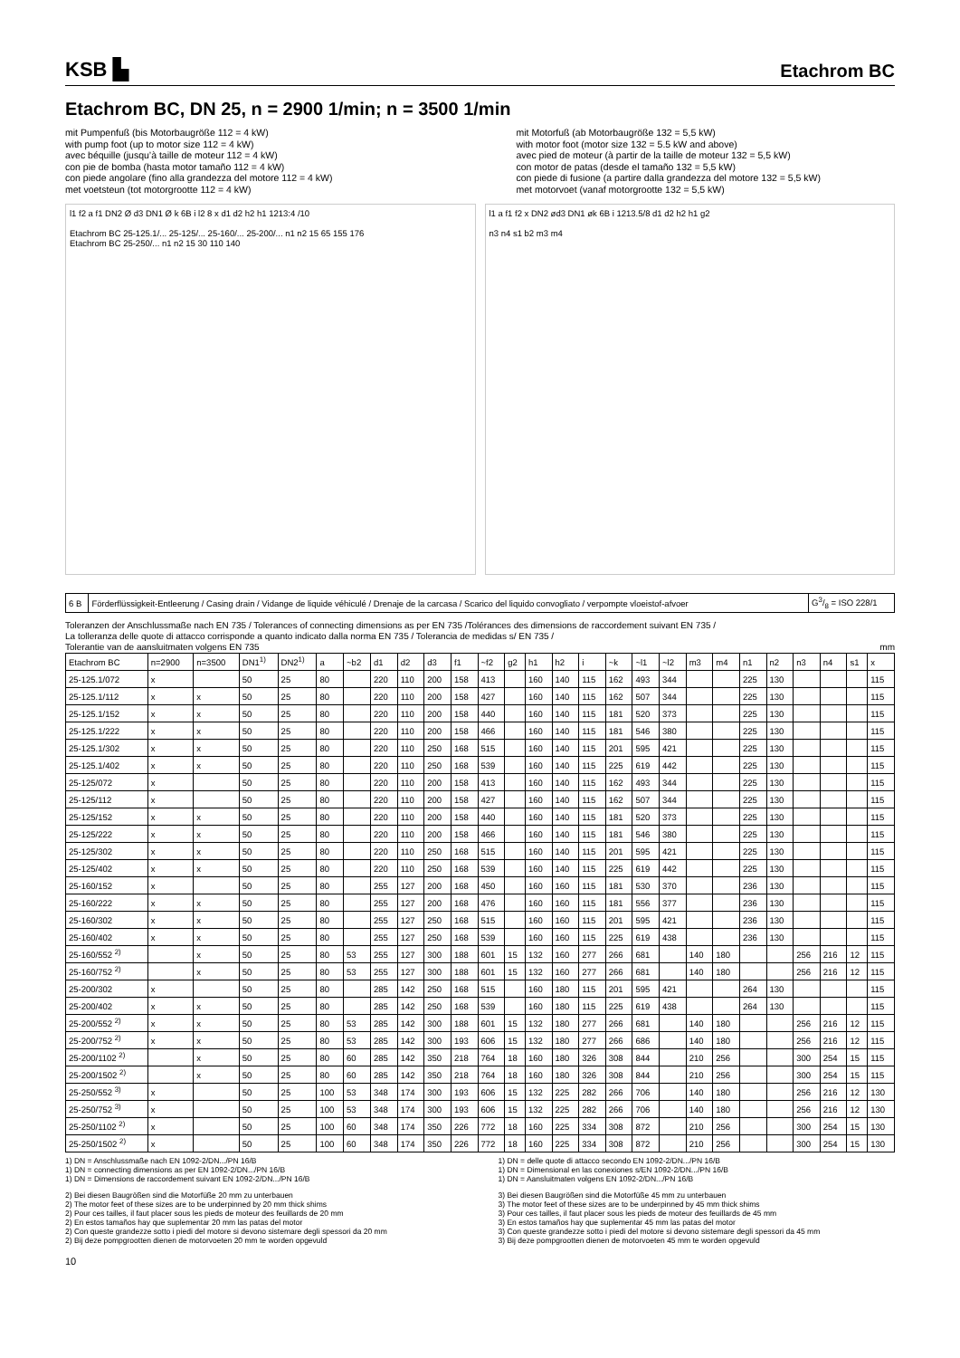KSB ▙
Etachrom BC
Etachrom BC, DN 25, n = 2900 1/min; n = 3500 1/min
mit Pumpenfuß (bis Motorbaugröße 112 = 4 kW)
with pump foot (up to motor size 112 = 4 kW)
avec béquille (jusqu’à taille de moteur 112 = 4 kW)
con pie de bomba (hasta motor tamaño 112 = 4 kW)
con piede angolare (fino alla grandezza del motore 112 = 4 kW)
met voetsteun (tot motorgrootte 112 = 4 kW)
mit Motorfuß (ab Motorbaugröße 132 = 5,5 kW)
with motor foot (motor size 132 = 5.5 kW and above)
avec pied de moteur (à partir de la taille de moteur 132 = 5,5 kW)
con motor de patas (desde el tamaño 132 = 5,5 kW)
con piede di fusione (a partire dalla grandezza del motore 132 = 5,5 kW)
met motorvoet (vanaf motorgrootte 132 = 5,5 kW)
l1 f2 a f1 DN2 Ø d3 DN1 Ø k 6B i l2 8 x d1 d2 h2 h1 1213:4 /10
Etachrom BC 25-125.1/... 25-125/... 25-160/... 25-200/... n1 n2 15 65 155 176
Etachrom BC 25-250/... n1 n2 15 30 110 140
l1 a f1 f2 x DN2 ød3 DN1 øk 6B i 1213.5/8 d1 d2 h2 h1 g2
n3 n4 s1 b2 m3 m4
| 6 B | Förderflüssigkeit-Entleerung / Casing drain / Vidange de liquide véhiculé / Drenaje de la carcasa / Scarico del liquido convogliato / verpompte vloeistof-afvoer | G3/8 = ISO 228/1 |
Toleranzen der Anschlussmaße nach EN 735 / Tolerances of connecting dimensions as per EN 735 /Tolérances des dimensions de raccordement suivant EN 735 /
La tolleranza delle quote di attacco corrisponde a quanto indicato dalla norma EN 735 / Tolerancia de medidas s/ EN 735 /
Tolerantie van de aansluitmaten volgens EN 735 mm
| Etachrom BC | n=2900 | n=3500 | DN1<sup>1)</sup> | DN2<sup>1)</sup> | a | ~b2 | d1 | d2 | d3 | f1 | ~f2 | g2 | h1 | h2 | i | ~k | ~l1 | ~l2 | m3 | m4 | n1 | n2 | n3 | n4 | s1 | x |
| --- | --- | --- | --- | --- | --- | --- | --- | --- | --- | --- | --- | --- | --- | --- | --- | --- | --- | --- | --- | --- | --- | --- | --- | --- | --- | --- |
| 25-125.1/072 | x | | 50 | 25 | 80 | | 220 | 110 | 200 | 158 | 413 | | 160 | 140 | 115 | 162 | 493 | 344 | | | 225 | 130 | | | | 115 |
| 25-125.1/112 | x | x | 50 | 25 | 80 | | 220 | 110 | 200 | 158 | 427 | | 160 | 140 | 115 | 162 | 507 | 344 | | | 225 | 130 | | | | 115 |
| 25-125.1/152 | x | x | 50 | 25 | 80 | | 220 | 110 | 200 | 158 | 440 | | 160 | 140 | 115 | 181 | 520 | 373 | | | 225 | 130 | | | | 115 |
| 25-125.1/222 | x | x | 50 | 25 | 80 | | 220 | 110 | 200 | 158 | 466 | | 160 | 140 | 115 | 181 | 546 | 380 | | | 225 | 130 | | | | 115 |
| 25-125.1/302 | x | x | 50 | 25 | 80 | | 220 | 110 | 250 | 168 | 515 | | 160 | 140 | 115 | 201 | 595 | 421 | | | 225 | 130 | | | | 115 |
| 25-125.1/402 | x | x | 50 | 25 | 80 | | 220 | 110 | 250 | 168 | 539 | | 160 | 140 | 115 | 225 | 619 | 442 | | | 225 | 130 | | | | 115 |
| 25-125/072 | x | | 50 | 25 | 80 | | 220 | 110 | 200 | 158 | 413 | | 160 | 140 | 115 | 162 | 493 | 344 | | | 225 | 130 | | | | 115 |
| 25-125/112 | x | | 50 | 25 | 80 | | 220 | 110 | 200 | 158 | 427 | | 160 | 140 | 115 | 162 | 507 | 344 | | | 225 | 130 | | | | 115 |
| 25-125/152 | x | x | 50 | 25 | 80 | | 220 | 110 | 200 | 158 | 440 | | 160 | 140 | 115 | 181 | 520 | 373 | | | 225 | 130 | | | | 115 |
| 25-125/222 | x | x | 50 | 25 | 80 | | 220 | 110 | 200 | 158 | 466 | | 160 | 140 | 115 | 181 | 546 | 380 | | | 225 | 130 | | | | 115 |
| 25-125/302 | x | x | 50 | 25 | 80 | | 220 | 110 | 250 | 168 | 515 | | 160 | 140 | 115 | 201 | 595 | 421 | | | 225 | 130 | | | | 115 |
| 25-125/402 | x | x | 50 | 25 | 80 | | 220 | 110 | 250 | 168 | 539 | | 160 | 140 | 115 | 225 | 619 | 442 | | | 225 | 130 | | | | 115 |
| 25-160/152 | x | | 50 | 25 | 80 | | 255 | 127 | 200 | 168 | 450 | | 160 | 160 | 115 | 181 | 530 | 370 | | | 236 | 130 | | | | 115 |
| 25-160/222 | x | x | 50 | 25 | 80 | | 255 | 127 | 200 | 168 | 476 | | 160 | 160 | 115 | 181 | 556 | 377 | | | 236 | 130 | | | | 115 |
| 25-160/302 | x | x | 50 | 25 | 80 | | 255 | 127 | 250 | 168 | 515 | | 160 | 160 | 115 | 201 | 595 | 421 | | | 236 | 130 | | | | 115 |
| 25-160/402 | x | x | 50 | 25 | 80 | | 255 | 127 | 250 | 168 | 539 | | 160 | 160 | 115 | 225 | 619 | 438 | | | 236 | 130 | | | | 115 |
| 25-160/552 <sup>2)</sup> | | x | 50 | 25 | 80 | 53 | 255 | 127 | 300 | 188 | 601 | 15 | 132 | 160 | 277 | 266 | 681 | | 140 | 180 | | | 256 | 216 | 12 | 115 |
| 25-160/752 <sup>2)</sup> | | x | 50 | 25 | 80 | 53 | 255 | 127 | 300 | 188 | 601 | 15 | 132 | 160 | 277 | 266 | 681 | | 140 | 180 | | | 256 | 216 | 12 | 115 |
| 25-200/302 | x | | 50 | 25 | 80 | | 285 | 142 | 250 | 168 | 515 | | 160 | 180 | 115 | 201 | 595 | 421 | | | 264 | 130 | | | | 115 |
| 25-200/402 | x | x | 50 | 25 | 80 | | 285 | 142 | 250 | 168 | 539 | | 160 | 180 | 115 | 225 | 619 | 438 | | | 264 | 130 | | | | 115 |
| 25-200/552 <sup>2)</sup> | x | x | 50 | 25 | 80 | 53 | 285 | 142 | 300 | 188 | 601 | 15 | 132 | 180 | 277 | 266 | 681 | | 140 | 180 | | | 256 | 216 | 12 | 115 |
| 25-200/752 <sup>2)</sup> | x | x | 50 | 25 | 80 | 53 | 285 | 142 | 300 | 193 | 606 | 15 | 132 | 180 | 277 | 266 | 686 | | 140 | 180 | | | 256 | 216 | 12 | 115 |
| 25-200/1102 <sup>2)</sup> | | x | 50 | 25 | 80 | 60 | 285 | 142 | 350 | 218 | 764 | 18 | 160 | 180 | 326 | 308 | 844 | | 210 | 256 | | | 300 | 254 | 15 | 115 |
| 25-200/1502 <sup>2)</sup> | | x | 50 | 25 | 80 | 60 | 285 | 142 | 350 | 218 | 764 | 18 | 160 | 180 | 326 | 308 | 844 | | 210 | 256 | | | 300 | 254 | 15 | 115 |
| 25-250/552 <sup>3)</sup> | x | | 50 | 25 | 100 | 53 | 348 | 174 | 300 | 193 | 606 | 15 | 132 | 225 | 282 | 266 | 706 | | 140 | 180 | | | 256 | 216 | 12 | 130 |
| 25-250/752 <sup>3)</sup> | x | | 50 | 25 | 100 | 53 | 348 | 174 | 300 | 193 | 606 | 15 | 132 | 225 | 282 | 266 | 706 | | 140 | 180 | | | 256 | 216 | 12 | 130 |
| 25-250/1102 <sup>2)</sup> | x | | 50 | 25 | 100 | 60 | 348 | 174 | 350 | 226 | 772 | 18 | 160 | 225 | 334 | 308 | 872 | | 210 | 256 | | | 300 | 254 | 15 | 130 |
| 25-250/1502 <sup>2)</sup> | x | | 50 | 25 | 100 | 60 | 348 | 174 | 350 | 226 | 772 | 18 | 160 | 225 | 334 | 308 | 872 | | 210 | 256 | | | 300 | 254 | 15 | 130 |
1) DN = Anschlussmaße nach EN 1092-2/DN.../PN 16/B
1) DN = connecting dimensions as per EN 1092-2/DN.../PN 16/B
1) DN = Dimensions de raccordement suivant EN 1092-2/DN.../PN 16/B
1) DN = delle quote di attacco secondo EN 1092-2/DN.../PN 16/B
1) DN = Dimensional en las conexiones s/EN 1092-2/DN.../PN 16/B
1) DN = Aansluitmaten volgens EN 1092-2/DN.../PN 16/B
2) Bei diesen Baugrößen sind die Motorfüße 20 mm zu unterbauen
2) The motor feet of these sizes are to be underpinned by 20 mm thick shims
2) Pour ces tailles, il faut placer sous les pieds de moteur des feuillards de 20 mm
2) En estos tamaños hay que suplementar 20 mm las patas del motor
2) Con queste grandezze sotto i piedi del motore si devono sistemare degli spessori da 20 mm
2) Bij deze pompgrootten dienen de motorvoeten 20 mm te worden opgevuld
3) Bei diesen Baugrößen sind die Motorfüße 45 mm zu unterbauen
3) The motor feet of these sizes are to be underpinned by 45 mm thick shims
3) Pour ces tailles, il faut placer sous les pieds de moteur des feuillards de 45 mm
3) En estos tamaños hay que suplementar 45 mm las patas del motor
3) Con queste grandezze sotto i piedi del motore si devono sistemare degli spessori da 45 mm
3) Bij deze pompgrootten dienen de motorvoeten 45 mm te worden opgevuld
10